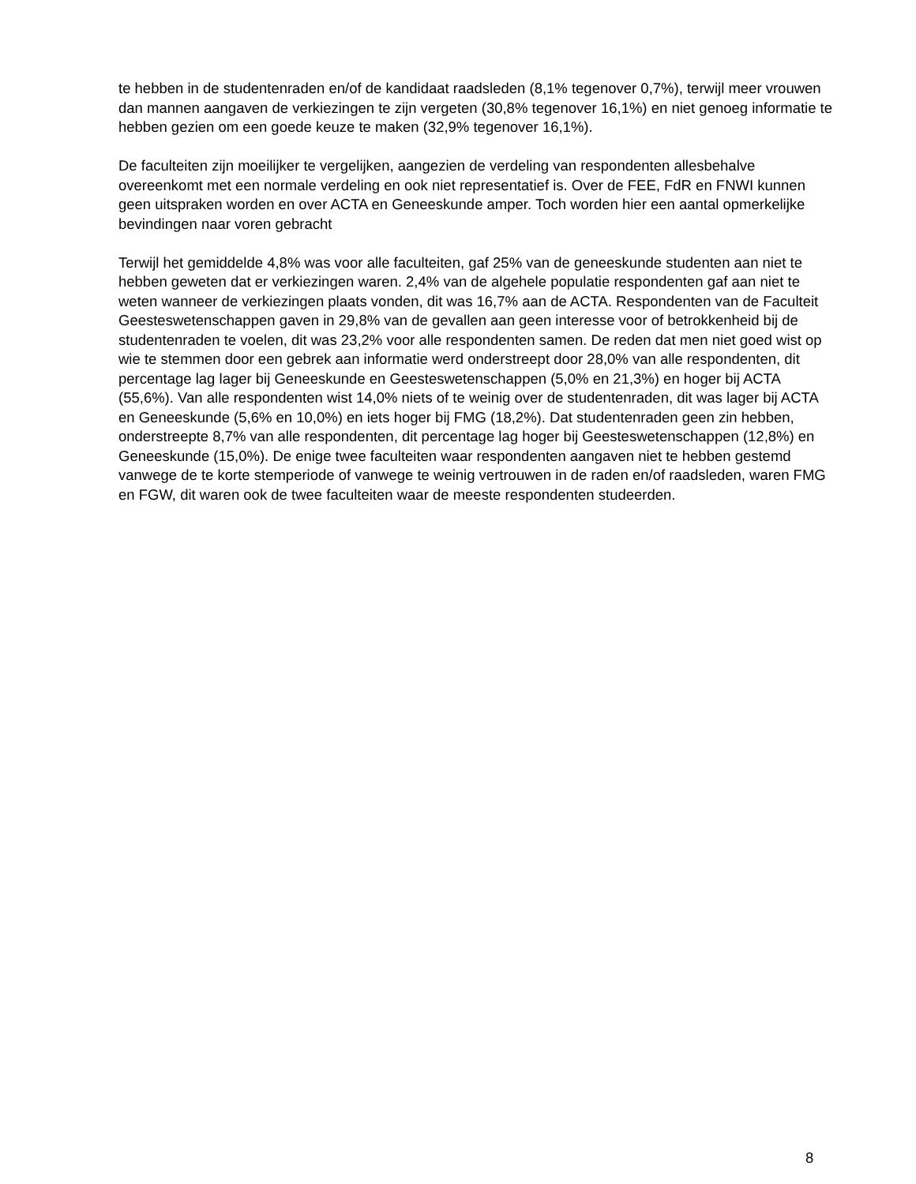te hebben in de studentenraden en/of de kandidaat raadsleden (8,1% tegenover 0,7%), terwijl meer vrouwen dan mannen aangaven de verkiezingen te zijn vergeten (30,8% tegenover 16,1%) en niet genoeg informatie te hebben gezien om een goede keuze te maken (32,9% tegenover 16,1%).
De faculteiten zijn moeilijker te vergelijken, aangezien de verdeling van respondenten allesbehalve overeenkomt met een normale verdeling en ook niet representatief is. Over de FEE, FdR en FNWI kunnen geen uitspraken worden en over ACTA en Geneeskunde amper. Toch worden hier een aantal opmerkelijke bevindingen naar voren gebracht
Terwijl het gemiddelde 4,8% was voor alle faculteiten, gaf 25% van de geneeskunde studenten aan niet te hebben geweten dat er verkiezingen waren. 2,4% van de algehele populatie respondenten gaf aan niet te weten wanneer de verkiezingen plaats vonden, dit was 16,7% aan de ACTA. Respondenten van de Faculteit Geesteswetenschappen gaven in 29,8% van de gevallen aan geen interesse voor of betrokkenheid bij de studentenraden te voelen, dit was 23,2% voor alle respondenten samen. De reden dat men niet goed wist op wie te stemmen door een gebrek aan informatie werd onderstreept door 28,0% van alle respondenten, dit percentage lag lager bij Geneeskunde en Geesteswetenschappen (5,0% en 21,3%) en hoger bij ACTA (55,6%). Van alle respondenten wist 14,0% niets of te weinig over de studentenraden, dit was lager bij ACTA en Geneeskunde (5,6% en 10,0%) en iets hoger bij FMG (18,2%). Dat studentenraden geen zin hebben, onderstreepte 8,7% van alle respondenten, dit percentage lag hoger bij Geesteswetenschappen (12,8%) en Geneeskunde (15,0%). De enige twee faculteiten waar respondenten aangaven niet te hebben gestemd vanwege de te korte stemperiode of vanwege te weinig vertrouwen in de raden en/of raadsleden, waren FMG en FGW, dit waren ook de twee faculteiten waar de meeste respondenten studeerden.
8